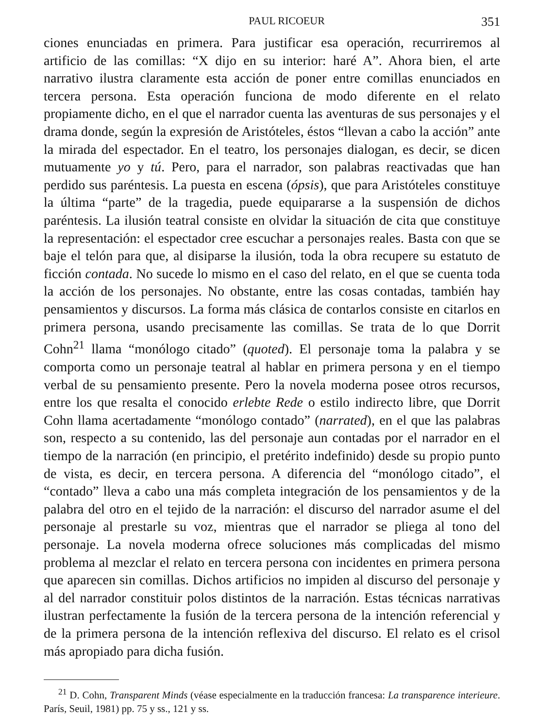PAUL RICOEUR 351
ciones enunciadas en primera. Para justificar esa operación, recurriremos al artificio de las comillas: “X dijo en su interior: haré A”. Ahora bien, el arte narrativo ilustra claramente esta acción de poner entre comillas enunciados en tercera persona. Esta operación funciona de modo diferente en el relato propiamente dicho, en el que el narrador cuenta las aventuras de sus personajes y el drama donde, según la expresión de Aristóteles, éstos “llevan a cabo la acción” ante la mirada del espectador. En el teatro, los personajes dialogan, es decir, se dicen mutuamente yo y tú. Pero, para el narrador, son palabras reactivadas que han perdido sus paréntesis. La puesta en escena (ópsis), que para Aristóteles constituye la última “parte” de la tragedia, puede equipararse a la suspensión de dichos paréntesis. La ilusión teatral consiste en olvidar la situación de cita que constituye la representación: el espectador cree escuchar a personajes reales. Basta con que se baje el telón para que, al disiparse la ilusión, toda la obra recupere su estatuto de ficción contada. No sucede lo mismo en el caso del relato, en el que se cuenta toda la acción de los personajes. No obstante, entre las cosas contadas, también hay pensamientos y discursos. La forma más clásica de contarlos consiste en citarlos en primera persona, usando precisamente las comillas. Se trata de lo que Dorrit Cohn<sup>21</sup> llama “monólogo citado” (quoted). El personaje toma la palabra y se comporta como un personaje teatral al hablar en primera persona y en el tiempo verbal de su pensamiento presente. Pero la novela moderna posee otros recursos, entre los que resalta el conocido erlebte Rede o estilo indirecto libre, que Dorrit Cohn llama acertadamente “monólogo contado” (narrated), en el que las palabras son, respecto a su contenido, las del personaje aun contadas por el narrador en el tiempo de la narración (en principio, el pretérito indefinido) desde su propio punto de vista, es decir, en tercera persona. A diferencia del “monólogo citado”, el “contado” lleva a cabo una más completa integración de los pensamientos y de la palabra del otro en el tejido de la narración: el discurso del narrador asume el del personaje al prestarle su voz, mientras que el narrador se pliega al tono del personaje. La novela moderna ofrece soluciones más complicadas del mismo problema al mezclar el relato en tercera persona con incidentes en primera persona que aparecen sin comillas. Dichos artificios no impiden al discurso del personaje y al del narrador constituir polos distintos de la narración. Estas técnicas narrativas ilustran perfectamente la fusión de la tercera persona de la intención referencial y de la primera persona de la intención reflexiva del discurso. El relato es el crisol más apropiado para dicha fusión.
<sup>21</sup> D. Cohn, Transparent Minds (véase especialmente en la traducción francesa: La transparence interieure. París, Seuil, 1981) pp. 75 y ss., 121 y ss.